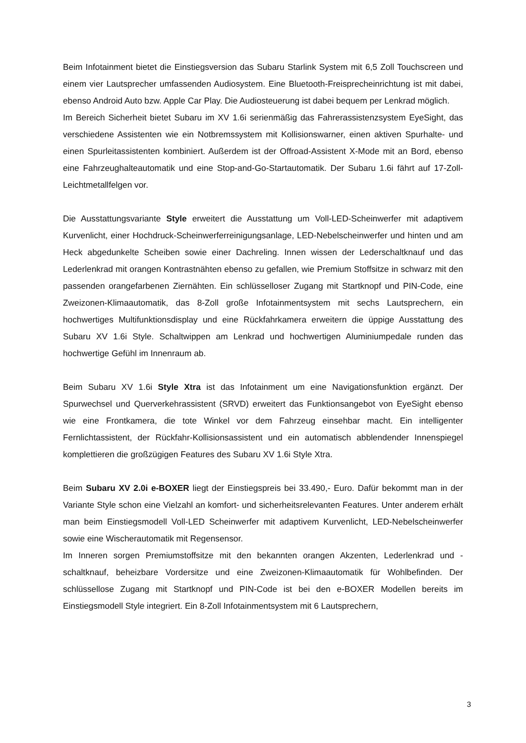Beim Infotainment bietet die Einstiegsversion das Subaru Starlink System mit 6,5 Zoll Touchscreen und einem vier Lautsprecher umfassenden Audiosystem. Eine Bluetooth-Freisprecheinrichtung ist mit dabei, ebenso Android Auto bzw. Apple Car Play. Die Audiosteuerung ist dabei bequem per Lenkrad möglich.
Im Bereich Sicherheit bietet Subaru im XV 1.6i serienmäßig das Fahrerassistenzsystem EyeSight, das verschiedene Assistenten wie ein Notbremssystem mit Kollisionswarner, einen aktiven Spurhalte- und einen Spurleitassistenten kombiniert. Außerdem ist der Offroad-Assistent X-Mode mit an Bord, ebenso eine Fahrzeughalteautomatik und eine Stop-and-Go-Startautomatik. Der Subaru 1.6i fährt auf 17-Zoll-Leichtmetallfelgen vor.
Die Ausstattungsvariante Style erweitert die Ausstattung um Voll-LED-Scheinwerfer mit adaptivem Kurvenlicht, einer Hochdruck-Scheinwerferreinigungsanlage, LED-Nebelscheinwerfer und hinten und am Heck abgedunkelte Scheiben sowie einer Dachreling. Innen wissen der Lederschaltknauf und das Lederlenkrad mit orangen Kontrastnähten ebenso zu gefallen, wie Premium Stoffsitze in schwarz mit den passenden orangefarbenen Ziernähten. Ein schlüsselloser Zugang mit Startknopf und PIN-Code, eine Zweizonen-Klimaautomatik, das 8-Zoll große Infotainmentsystem mit sechs Lautsprechern, ein hochwertiges Multifunktionsdisplay und eine Rückfahrkamera erweitern die üppige Ausstattung des Subaru XV 1.6i Style. Schaltwippen am Lenkrad und hochwertigen Aluminiumpedale runden das hochwertige Gefühl im Innenraum ab.
Beim Subaru XV 1.6i Style Xtra ist das Infotainment um eine Navigationsfunktion ergänzt. Der Spurwechsel und Querverkehrassistent (SRVD) erweitert das Funktionsangebot von EyeSight ebenso wie eine Frontkamera, die tote Winkel vor dem Fahrzeug einsehbar macht. Ein intelligenter Fernlichtassistent, der Rückfahr-Kollisionsassistent und ein automatisch abblendender Innenspiegel komplettieren die großzügigen Features des Subaru XV 1.6i Style Xtra.
Beim Subaru XV 2.0i e-BOXER liegt der Einstiegspreis bei 33.490,- Euro. Dafür bekommt man in der Variante Style schon eine Vielzahl an komfort- und sicherheitsrelevanten Features. Unter anderem erhält man beim Einstiegsmodell Voll-LED Scheinwerfer mit adaptivem Kurvenlicht, LED-Nebelscheinwerfer sowie eine Wischerautomatik mit Regensensor.
Im Inneren sorgen Premiumstoffsitze mit den bekannten orangen Akzenten, Lederlenkrad und -schaltknauf, beheizbare Vordersitze und eine Zweizonen-Klimaautomatik für Wohlbefinden. Der schlüssellose Zugang mit Startknopf und PIN-Code ist bei den e-BOXER Modellen bereits im Einstiegsmodell Style integriert. Ein 8-Zoll Infotainmentsystem mit 6 Lautsprechern,
3